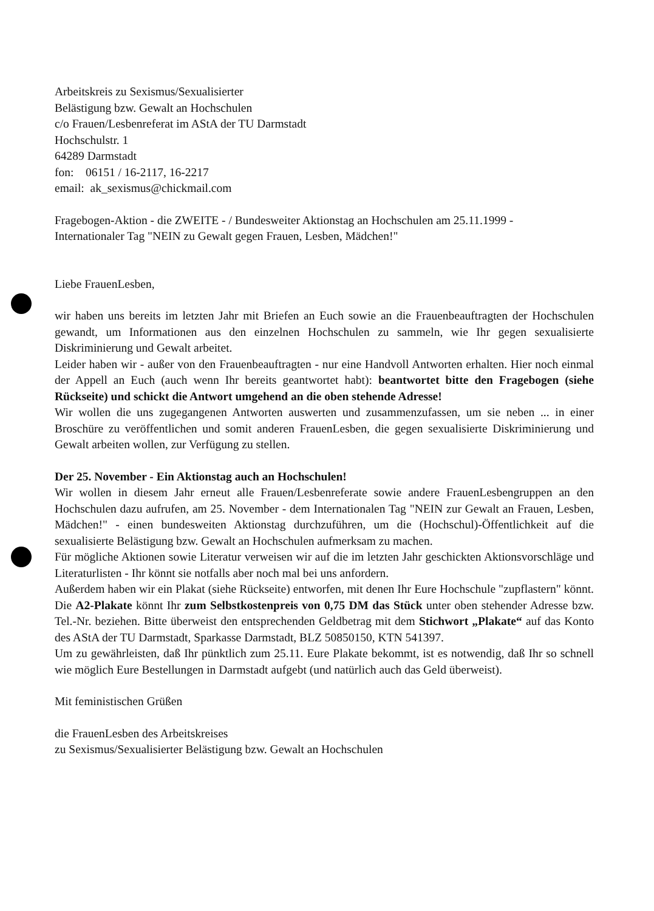Arbeitskreis zu Sexismus/Sexualisierter
Belästigung bzw. Gewalt an Hochschulen
c/o Frauen/Lesbenreferat im AStA der TU Darmstadt
Hochschulstr. 1
64289 Darmstadt
fon: 06151 / 16-2117, 16-2217
email: ak_sexismus@chickmail.com
Fragebogen-Aktion - die ZWEITE - / Bundesweiter Aktionstag an Hochschulen am 25.11.1999 -
Internationaler Tag "NEIN zu Gewalt gegen Frauen, Lesben, Mädchen!"
Liebe FrauenLesben,
wir haben uns bereits im letzten Jahr mit Briefen an Euch sowie an die Frauenbeauftragten der Hochschulen gewandt, um Informationen aus den einzelnen Hochschulen zu sammeln, wie Ihr gegen sexualisierte Diskriminierung und Gewalt arbeitet.
Leider haben wir - außer von den Frauenbeauftragten - nur eine Handvoll Antworten erhalten. Hier noch einmal der Appell an Euch (auch wenn Ihr bereits geantwortet habt): beantwortet bitte den Fragebogen (siehe Rückseite) und schickt die Antwort umgehend an die oben stehende Adresse!
Wir wollen die uns zugegangenen Antworten auswerten und zusammenzufassen, um sie neben ... in einer Broschüre zu veröffentlichen und somit anderen FrauenLesben, die gegen sexualisierte Diskriminierung und Gewalt arbeiten wollen, zur Verfügung zu stellen.
Der 25. November - Ein Aktionstag auch an Hochschulen!
Wir wollen in diesem Jahr erneut alle Frauen/Lesbenreferate sowie andere FrauenLesbengruppen an den Hochschulen dazu aufrufen, am 25. November - dem Internationalen Tag "NEIN zur Gewalt an Frauen, Lesben, Mädchen!" - einen bundesweiten Aktionstag durchzuführen, um die (Hochschul)-Öffentlichkeit auf die sexualisierte Belästigung bzw. Gewalt an Hochschulen aufmerksam zu machen.
Für mögliche Aktionen sowie Literatur verweisen wir auf die im letzten Jahr geschickten Aktionsvorschläge und Literaturlisten - Ihr könnt sie notfalls aber noch mal bei uns anfordern.
Außerdem haben wir ein Plakat (siehe Rückseite) entworfen, mit denen Ihr Eure Hochschule "zupflastern" könnt. Die A2-Plakate könnt Ihr zum Selbstkostenpreis von 0,75 DM das Stück unter oben stehender Adresse bzw. Tel.-Nr. beziehen. Bitte überweist den entsprechenden Geldbetrag mit dem Stichwort „Plakate“ auf das Konto des AStA der TU Darmstadt, Sparkasse Darmstadt, BLZ 50850150, KTN 541397.
Um zu gewährleisten, daß Ihr pünktlich zum 25.11. Eure Plakate bekommt, ist es notwendig, daß Ihr so schnell wie möglich Eure Bestellungen in Darmstadt aufgebt (und natürlich auch das Geld überweist).
Mit feministischen Grüßen
die FrauenLesben des Arbeitskreises
zu Sexismus/Sexualisierter Belästigung bzw. Gewalt an Hochschulen